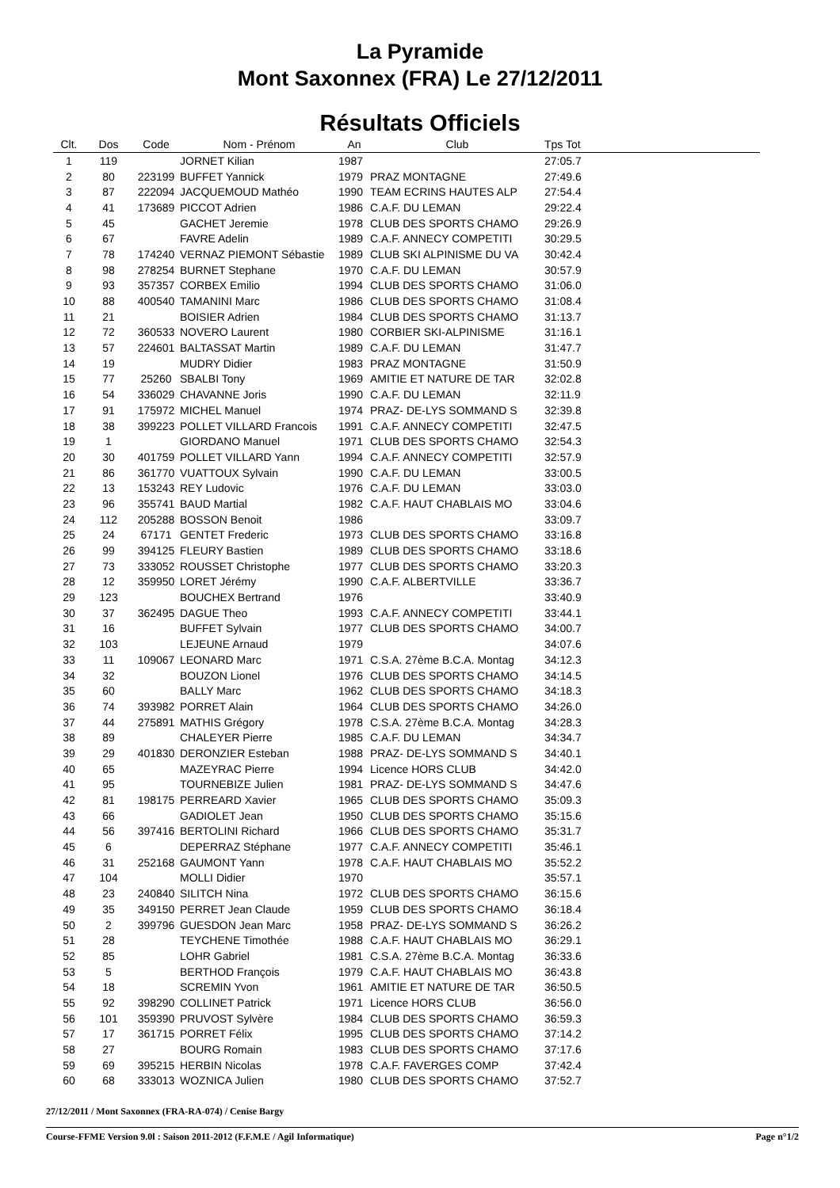La Pyramide
Mont Saxonnex (FRA) Le 27/12/2011
Résultats Officiels
| Clt. | Dos | Code | Nom - Prénom | An | Club | Tps Tot | |
| --- | --- | --- | --- | --- | --- | --- | --- |
| 1 | 119 | | JORNET Kilian | 1987 | | 27:05.7 | |
| 2 | 80 | 223199 | BUFFET Yannick | 1979 | PRAZ MONTAGNE | 27:49.6 | |
| 3 | 87 | 222094 | JACQUEMOUD Mathéo | 1990 | TEAM ECRINS HAUTES ALP | 27:54.4 | |
| 4 | 41 | 173689 | PICCOT Adrien | 1986 | C.A.F. DU LEMAN | 29:22.4 | |
| 5 | 45 | | GACHET Jeremie | 1978 | CLUB DES SPORTS CHAMO | 29:26.9 | |
| 6 | 67 | | FAVRE Adelin | 1989 | C.A.F. ANNECY COMPETITI | 30:29.5 | |
| 7 | 78 | 174240 | VERNAZ PIEMONT Sébastie | 1989 | CLUB SKI ALPINISME DU VA | 30:42.4 | |
| 8 | 98 | 278254 | BURNET Stephane | 1970 | C.A.F. DU LEMAN | 30:57.9 | |
| 9 | 93 | 357357 | CORBEX Emilio | 1994 | CLUB DES SPORTS CHAMO | 31:06.0 | |
| 10 | 88 | 400540 | TAMANINI Marc | 1986 | CLUB DES SPORTS CHAMO | 31:08.4 | |
| 11 | 21 | | BOISIER Adrien | 1984 | CLUB DES SPORTS CHAMO | 31:13.7 | |
| 12 | 72 | 360533 | NOVERO Laurent | 1980 | CORBIER SKI-ALPINISME | 31:16.1 | |
| 13 | 57 | 224601 | BALTASSAT Martin | 1989 | C.A.F. DU LEMAN | 31:47.7 | |
| 14 | 19 | | MUDRY Didier | 1983 | PRAZ MONTAGNE | 31:50.9 | |
| 15 | 77 | 25260 | SBALBI Tony | 1969 | AMITIE ET NATURE DE TAR | 32:02.8 | |
| 16 | 54 | 336029 | CHAVANNE Joris | 1990 | C.A.F. DU LEMAN | 32:11.9 | |
| 17 | 91 | 175972 | MICHEL Manuel | 1974 | PRAZ- DE-LYS SOMMAND S | 32:39.8 | |
| 18 | 38 | 399223 | POLLET VILLARD Francois | 1991 | C.A.F. ANNECY COMPETITI | 32:47.5 | |
| 19 | 1 | | GIORDANO Manuel | 1971 | CLUB DES SPORTS CHAMO | 32:54.3 | |
| 20 | 30 | 401759 | POLLET VILLARD Yann | 1994 | C.A.F. ANNECY COMPETITI | 32:57.9 | |
| 21 | 86 | 361770 | VUATTOUX Sylvain | 1990 | C.A.F. DU LEMAN | 33:00.5 | |
| 22 | 13 | 153243 | REY Ludovic | 1976 | C.A.F. DU LEMAN | 33:03.0 | |
| 23 | 96 | 355741 | BAUD Martial | 1982 | C.A.F. HAUT CHABLAIS MO | 33:04.6 | |
| 24 | 112 | 205288 | BOSSON Benoit | 1986 | | 33:09.7 | |
| 25 | 24 | 67171 | GENTET Frederic | 1973 | CLUB DES SPORTS CHAMO | 33:16.8 | |
| 26 | 99 | 394125 | FLEURY Bastien | 1989 | CLUB DES SPORTS CHAMO | 33:18.6 | |
| 27 | 73 | 333052 | ROUSSET Christophe | 1977 | CLUB DES SPORTS CHAMO | 33:20.3 | |
| 28 | 12 | 359950 | LORET Jérémy | 1990 | C.A.F. ALBERTVILLE | 33:36.7 | |
| 29 | 123 | | BOUCHEX Bertrand | 1976 | | 33:40.9 | |
| 30 | 37 | 362495 | DAGUE Theo | 1993 | C.A.F. ANNECY COMPETITI | 33:44.1 | |
| 31 | 16 | | BUFFET Sylvain | 1977 | CLUB DES SPORTS CHAMO | 34:00.7 | |
| 32 | 103 | | LEJEUNE Arnaud | 1979 | | 34:07.6 | |
| 33 | 11 | 109067 | LEONARD Marc | 1971 | C.S.A. 27ème B.C.A. Montag | 34:12.3 | |
| 34 | 32 | | BOUZON Lionel | 1976 | CLUB DES SPORTS CHAMO | 34:14.5 | |
| 35 | 60 | | BALLY Marc | 1962 | CLUB DES SPORTS CHAMO | 34:18.3 | |
| 36 | 74 | 393982 | PORRET Alain | 1964 | CLUB DES SPORTS CHAMO | 34:26.0 | |
| 37 | 44 | 275891 | MATHIS Grégory | 1978 | C.S.A. 27ème B.C.A. Montag | 34:28.3 | |
| 38 | 89 | | CHALEYER Pierre | 1985 | C.A.F. DU LEMAN | 34:34.7 | |
| 39 | 29 | 401830 | DERONZIER Esteban | 1988 | PRAZ- DE-LYS SOMMAND S | 34:40.1 | |
| 40 | 65 | | MAZEYRAC Pierre | 1994 | Licence HORS CLUB | 34:42.0 | |
| 41 | 95 | | TOURNEBIZE Julien | 1981 | PRAZ- DE-LYS SOMMAND S | 34:47.6 | |
| 42 | 81 | 198175 | PERREARD Xavier | 1965 | CLUB DES SPORTS CHAMO | 35:09.3 | |
| 43 | 66 | | GADIOLET Jean | 1950 | CLUB DES SPORTS CHAMO | 35:15.6 | |
| 44 | 56 | 397416 | BERTOLINI Richard | 1966 | CLUB DES SPORTS CHAMO | 35:31.7 | |
| 45 | 6 | | DEPERRAZ Stéphane | 1977 | C.A.F. ANNECY COMPETITI | 35:46.1 | |
| 46 | 31 | 252168 | GAUMONT Yann | 1978 | C.A.F. HAUT CHABLAIS MO | 35:52.2 | |
| 47 | 104 | | MOLLI Didier | 1970 | | 35:57.1 | |
| 48 | 23 | 240840 | SILITCH Nina | 1972 | CLUB DES SPORTS CHAMO | 36:15.6 | |
| 49 | 35 | 349150 | PERRET Jean Claude | 1959 | CLUB DES SPORTS CHAMO | 36:18.4 | |
| 50 | 2 | 399796 | GUESDON Jean Marc | 1958 | PRAZ- DE-LYS SOMMAND S | 36:26.2 | |
| 51 | 28 | | TEYCHENE Timothée | 1988 | C.A.F. HAUT CHABLAIS MO | 36:29.1 | |
| 52 | 85 | | LOHR Gabriel | 1981 | C.S.A. 27ème B.C.A. Montag | 36:33.6 | |
| 53 | 5 | | BERTHOD François | 1979 | C.A.F. HAUT CHABLAIS MO | 36:43.8 | |
| 54 | 18 | | SCREMIN Yvon | 1961 | AMITIE ET NATURE DE TAR | 36:50.5 | |
| 55 | 92 | 398290 | COLLINET Patrick | 1971 | Licence HORS CLUB | 36:56.0 | |
| 56 | 101 | 359390 | PRUVOST Sylvère | 1984 | CLUB DES SPORTS CHAMO | 36:59.3 | |
| 57 | 17 | 361715 | PORRET Félix | 1995 | CLUB DES SPORTS CHAMO | 37:14.2 | |
| 58 | 27 | | BOURG Romain | 1983 | CLUB DES SPORTS CHAMO | 37:17.6 | |
| 59 | 69 | 395215 | HERBIN Nicolas | 1978 | C.A.F. FAVERGES COMP | 37:42.4 | |
| 60 | 68 | 333013 | WOZNICA Julien | 1980 | CLUB DES SPORTS CHAMO | 37:52.7 | |
27/12/2011 / Mont Saxonnex (FRA-RA-074) / Cenise Bargy
Course-FFME Version 9.0l : Saison 2011-2012 (F.F.M.E / Agil Informatique) Page n°1/2